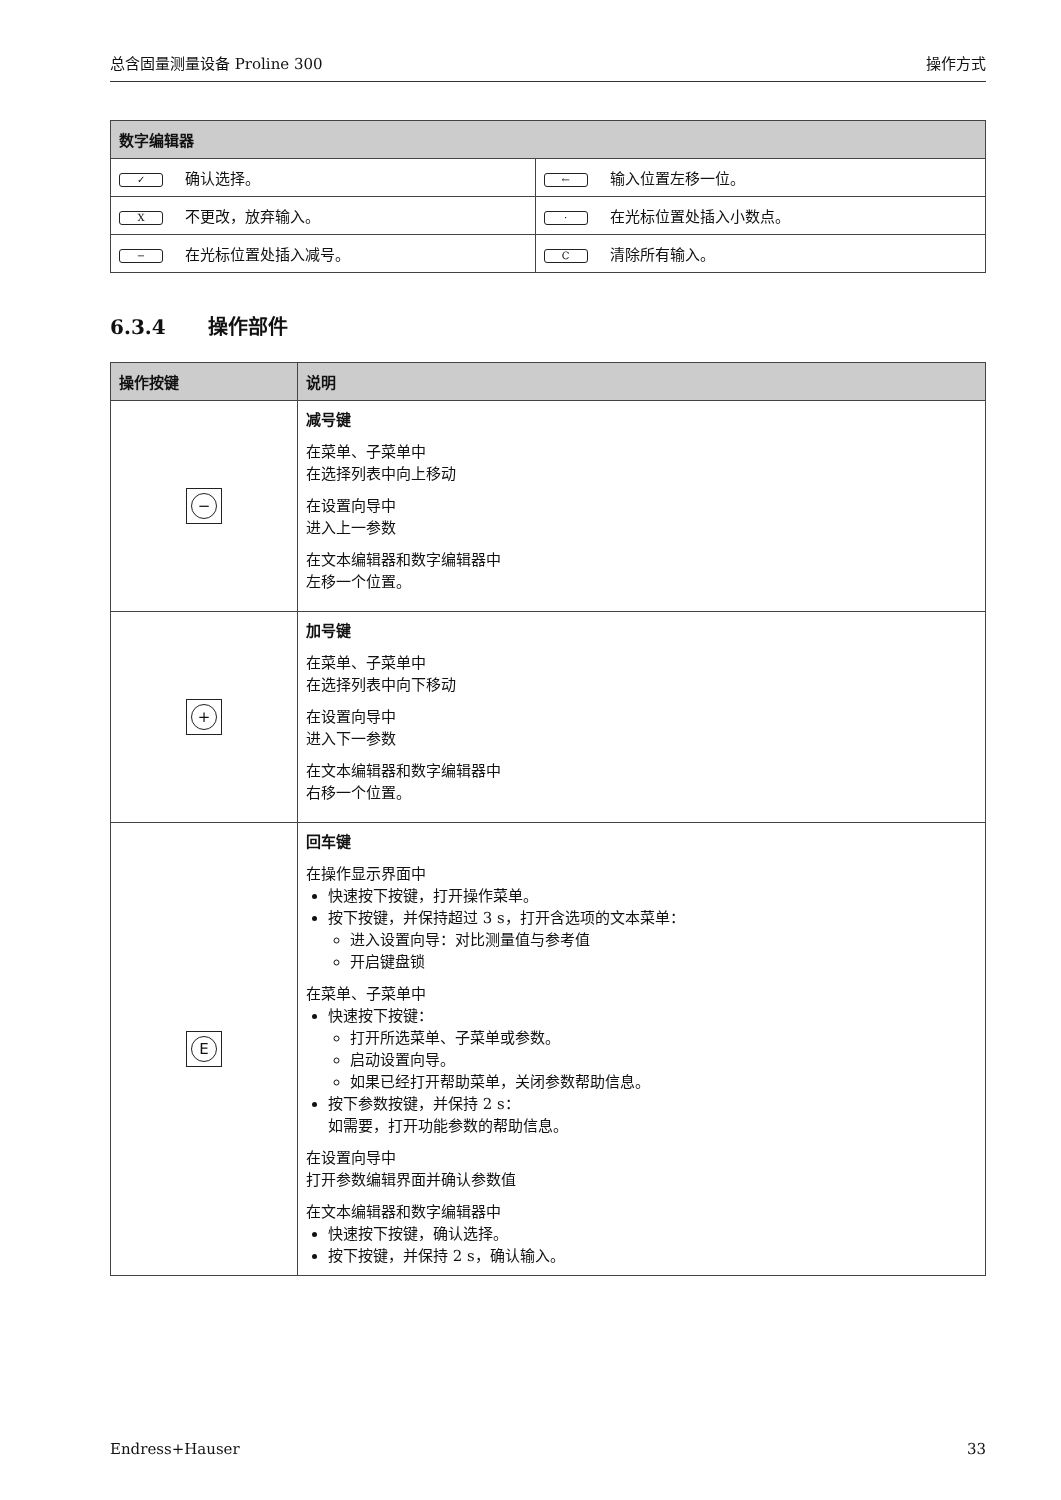总含固量测量设备 Proline 300 操作方式
| 数字编辑器 | |
| --- | --- |
| ✓ 确认选择。 | ← 输入位置左移一位。 |
| X 不更改，放弃输入。 | · 在光标位置处插入小数点。 |
| − 在光标位置处插入减号。 | C 清除所有输入。 |
6.3.4 操作部件
| 操作按键 | 说明 |
| --- | --- |
| − | 减号键 在菜单、子菜单中 在选择列表中向上移动 在设置向导中 进入上一参数 在文本编辑器和数字编辑器中 左移一个位置。 |
| + | 加号键 在菜单、子菜单中 在选择列表中向下移动 在设置向导中 进入下一参数 在文本编辑器和数字编辑器中 右移一个位置。 |
| E | 回车键 在操作显示界面中 快速按下按键，打开操作菜单。 按下按键，并保持超过 3 s，打开含选项的文本菜单： 进入设置向导：对比测量值与参考值 开启键盘锁 在菜单、子菜单中 快速按下按键： 打开所选菜单、子菜单或参数。 启动设置向导。 如果已经打开帮助菜单，关闭参数帮助信息。 按下参数按键，并保持 2 s： 如需要，打开功能参数的帮助信息。 在设置向导中 打开参数编辑界面并确认参数值 在文本编辑器和数字编辑器中 快速按下按键，确认选择。 按下按键，并保持 2 s，确认输入。 |
Endress+Hauser 33